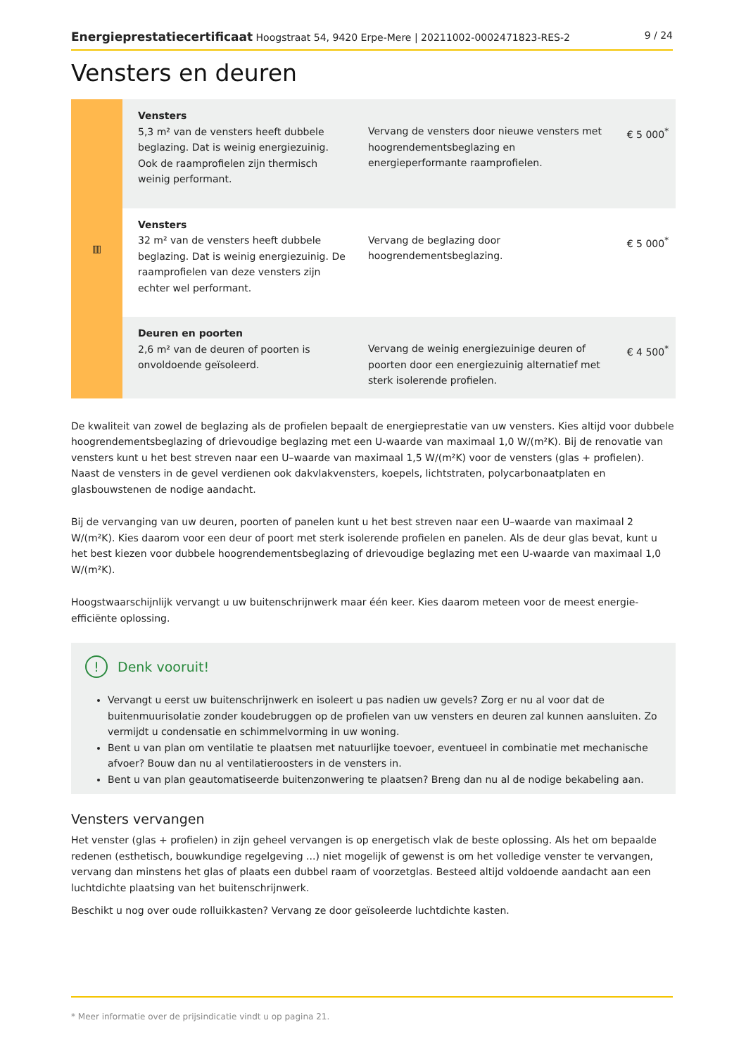Energieprestatiecertificaat Hoogstraat 54, 9420 Erpe-Mere | 20211002-0002471823-RES-2 9 / 24
Vensters en deuren
| ▥ | Vensters 5,3 m² van de vensters heeft dubbele beglazing. Dat is weinig energiezuinig. Ook de raamprofielen zijn thermisch weinig performant. | Vervang de vensters door nieuwe vensters met hoogrendementsbeglazing en energieperformante raamprofielen. | € 5 000<sup>*</sup> |
| | Vensters 32 m² van de vensters heeft dubbele beglazing. Dat is weinig energiezuinig. De raamprofielen van deze vensters zijn echter wel performant. | Vervang de beglazing door hoogrendementsbeglazing. | € 5 000<sup>*</sup> |
| | Deuren en poorten 2,6 m² van de deuren of poorten is onvoldoende geïsoleerd. | Vervang de weinig energiezuinige deuren of poorten door een energiezuinig alternatief met sterk isolerende profielen. | € 4 500<sup>*</sup> |
De kwaliteit van zowel de beglazing als de profielen bepaalt de energieprestatie van uw vensters. Kies altijd voor dubbele hoogrendementsbeglazing of drievoudige beglazing met een U-waarde van maximaal 1,0 W/(m²K). Bij de renovatie van vensters kunt u het best streven naar een U–waarde van maximaal 1,5 W/(m²K) voor de vensters (glas + profielen). Naast de vensters in de gevel verdienen ook dakvlakvensters, koepels, lichtstraten, polycarbonaatplaten en glasbouwstenen de nodige aandacht.
Bij de vervanging van uw deuren, poorten of panelen kunt u het best streven naar een U–waarde van maximaal 2 W/(m²K). Kies daarom voor een deur of poort met sterk isolerende profielen en panelen. Als de deur glas bevat, kunt u het best kiezen voor dubbele hoogrendementsbeglazing of drievoudige beglazing met een U-waarde van maximaal 1,0 W/(m²K).
Hoogstwaarschijnlijk vervangt u uw buitenschrijnwerk maar één keer. Kies daarom meteen voor de meest energie-efficiënte oplossing.
! Denk vooruit!
Vervangt u eerst uw buitenschrijnwerk en isoleert u pas nadien uw gevels? Zorg er nu al voor dat de buitenmuurisolatie zonder koudebruggen op de profielen van uw vensters en deuren zal kunnen aansluiten. Zo vermijdt u condensatie en schimmelvorming in uw woning.
Bent u van plan om ventilatie te plaatsen met natuurlijke toevoer, eventueel in combinatie met mechanische afvoer? Bouw dan nu al ventilatieroosters in de vensters in.
Bent u van plan geautomatiseerde buitenzonwering te plaatsen? Breng dan nu al de nodige bekabeling aan.
Vensters vervangen
Het venster (glas + profielen) in zijn geheel vervangen is op energetisch vlak de beste oplossing. Als het om bepaalde redenen (esthetisch, bouwkundige regelgeving ...) niet mogelijk of gewenst is om het volledige venster te vervangen, vervang dan minstens het glas of plaats een dubbel raam of voorzetglas. Besteed altijd voldoende aandacht aan een luchtdichte plaatsing van het buitenschrijnwerk.
Beschikt u nog over oude rolluikkasten? Vervang ze door geïsoleerde luchtdichte kasten.
* Meer informatie over de prijsindicatie vindt u op pagina 21.